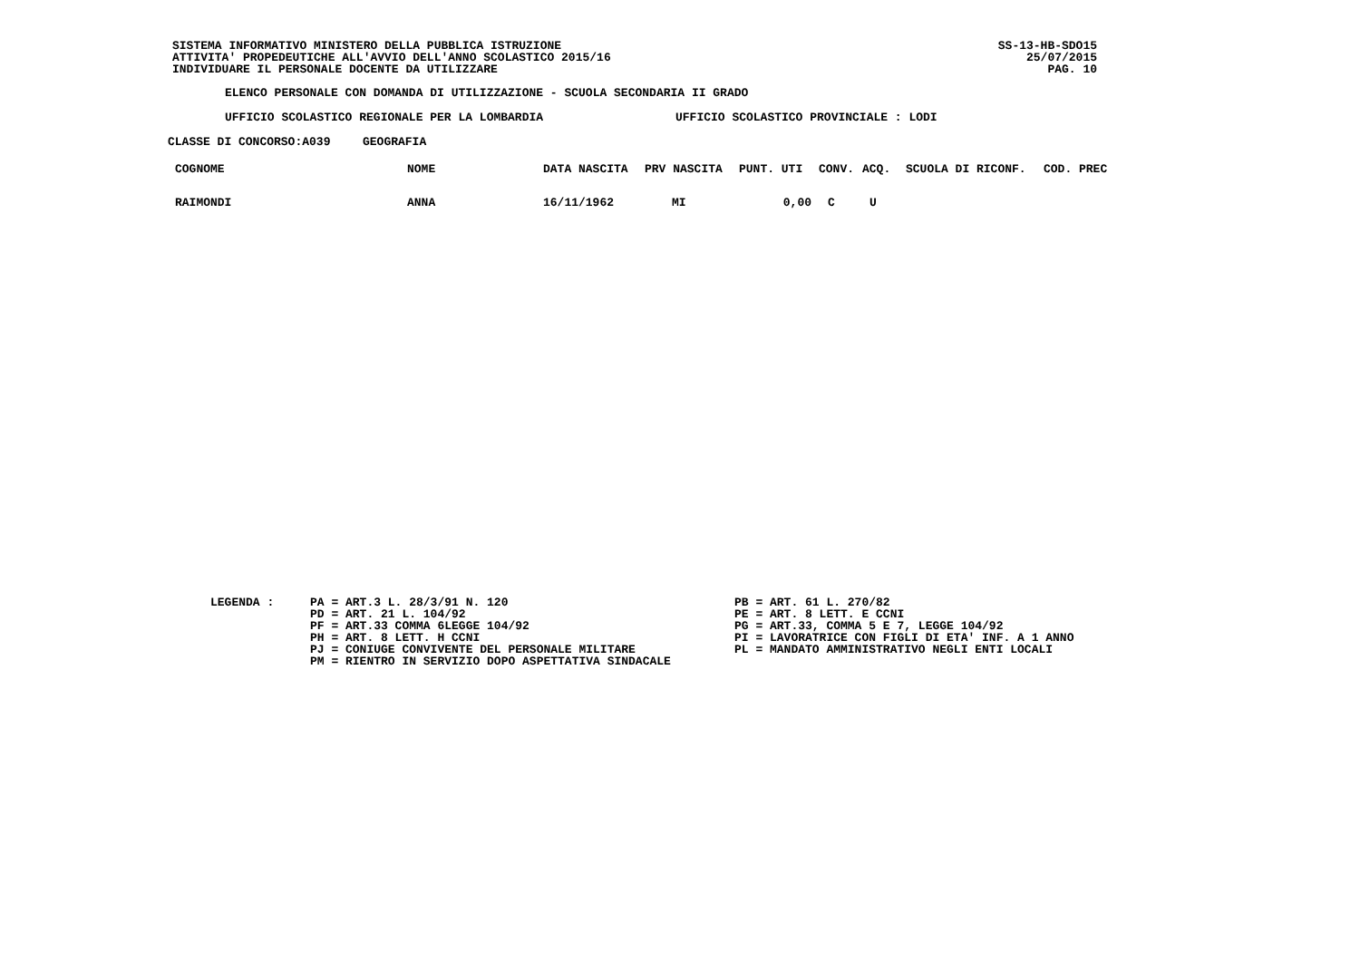SISTEMA INFORMATIVO MINISTERO DELLA PUBBLICA ISTRUZIONE
ATTIVITA' PROPEDEUTICHE ALL'AVVIO DELL'ANNO SCOLASTICO 2015/16
INDIVIDUARE IL PERSONALE DOCENTE DA UTILIZZARE
SS-13-HB-SDO15
25/07/2015
PAG. 10
ELENCO PERSONALE CON DOMANDA DI UTILIZZAZIONE - SCUOLA SECONDARIA II GRADO
UFFICIO SCOLASTICO REGIONALE PER LA LOMBARDIA UFFICIO SCOLASTICO PROVINCIALE : LODI
CLASSE DI CONCORSO:A039 GEOGRAFIA
| COGNOME | NOME | DATA NASCITA | PRV NASCITA | PUNT. UTI | CONV. | ACQ. | SCUOLA DI RICONF. | COD. PREC |
| --- | --- | --- | --- | --- | --- | --- | --- | --- |
| RAIMONDI | ANNA | 16/11/1962 | MI | 0,00 | C | U | | |
LEGENDA :
PA = ART.3 L. 28/3/91 N. 120
PD = ART. 21 L. 104/92
PF = ART.33 COMMA 6LEGGE 104/92
PH = ART. 8 LETT. H CCNI
PJ = CONIUGE CONVIVENTE DEL PERSONALE MILITARE
PM = RIENTRO IN SERVIZIO DOPO ASPETTATIVA SINDACALE
PB = ART. 61 L. 270/82
PE = ART. 8 LETT. E CCNI
PG = ART.33, COMMA 5 E 7, LEGGE 104/92
PI = LAVORATRICE CON FIGLI DI ETA' INF. A 1 ANNO
PL = MANDATO AMMINISTRATIVO NEGLI ENTI LOCALI